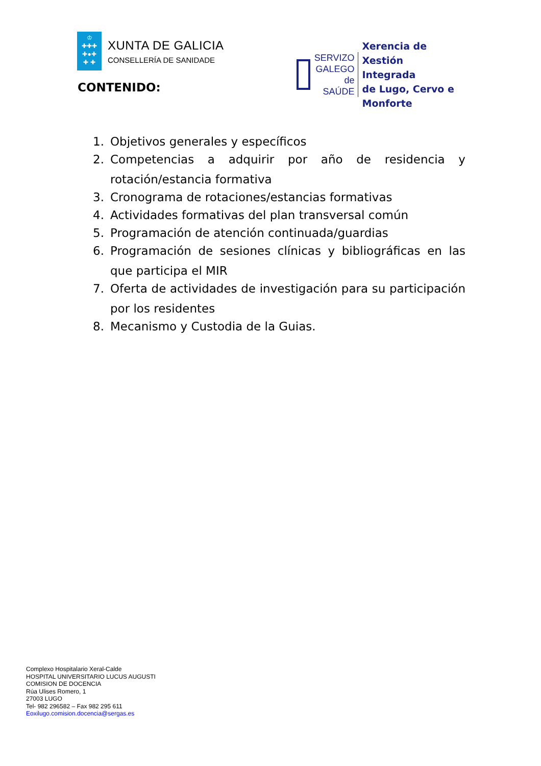♔
✚✚✚
✚●✚
✚ ✚
XUNTA DE GALICIA
CONSELLERÍA DE SANIDADE
SERVIZO
GALEGO
de SAÚDE
Xerencia de Xestión Integrada
de Lugo, Cervo e Monforte
CONTENIDO:
1. Objetivos generales y específicos
2. Competencias a adquirir por año de residencia y rotación/estancia formativa
3. Cronograma de rotaciones/estancias formativas
4. Actividades formativas del plan transversal común
5. Programación de atención continuada/guardias
6. Programación de sesiones clínicas y bibliográficas en las que participa el MIR
7. Oferta de actividades de investigación para su participación por los residentes
8. Mecanismo y Custodia de la Guias.
Complexo Hospitalario Xeral-Calde
HOSPITAL UNIVERSITARIO LUCUS AUGUSTI
COMISION DE DOCENCIA
Rúa Ulises Romero, 1
27003 LUGO
Tel- 982 296582 – Fax 982 295 611
Eoxilugo.comision.docencia@sergas.es